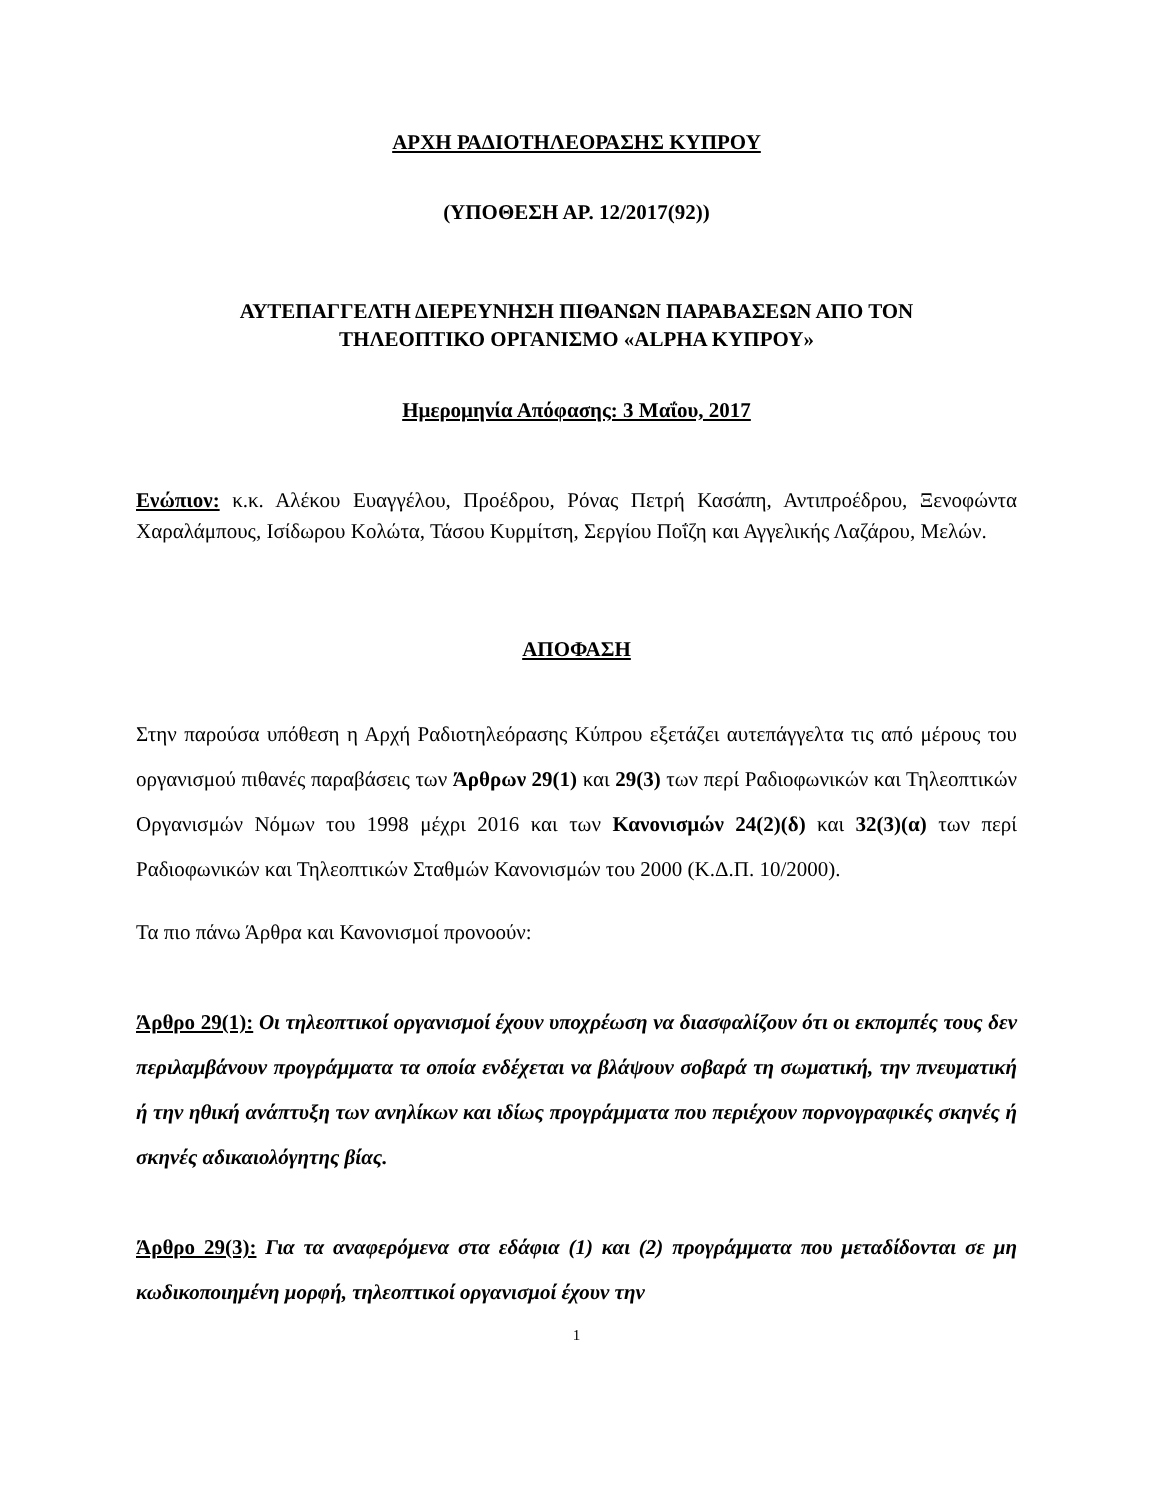ΑΡΧΗ ΡΑΔΙΟΤΗΛΕΟΡΑΣΗΣ ΚΥΠΡΟΥ
(ΥΠΟΘΕΣΗ ΑΡ. 12/2017(92))
ΑΥΤΕΠΑΓΓΕΛΤΗ ΔΙΕΡΕΥΝΗΣΗ ΠΙΘΑΝΩΝ ΠΑΡΑΒΑΣΕΩΝ ΑΠΟ ΤΟΝ
ΤΗΛΕΟΠΤΙΚΟ ΟΡΓΑΝΙΣΜΟ «ALPHA ΚΥΠΡΟΥ»
Ημερομηνία Απόφασης: 3 Μαΐου, 2017
Ενώπιον: κ.κ. Αλέκου Ευαγγέλου, Προέδρου, Ρόνας Πετρή Κασάπη, Αντιπροέδρου, Ξενοφώντα Χαραλάμπους, Ισίδωρου Κολώτα, Τάσου Κυρμίτση, Σεργίου Ποΐζη και Αγγελικής Λαζάρου, Μελών.
ΑΠΟΦΑΣΗ
Στην παρούσα υπόθεση η Αρχή Ραδιοτηλεόρασης Κύπρου εξετάζει αυτεπάγγελτα τις από μέρους του οργανισμού πιθανές παραβάσεις των Άρθρων 29(1) και 29(3) των περί Ραδιοφωνικών και Τηλεοπτικών Οργανισμών Νόμων του 1998 μέχρι 2016 και των Κανονισμών 24(2)(δ) και 32(3)(α) των περί Ραδιοφωνικών και Τηλεοπτικών Σταθμών Κανονισμών του 2000 (Κ.Δ.Π. 10/2000).
Τα πιο πάνω Άρθρα και Κανονισμοί προνοούν:
Άρθρο 29(1): Οι τηλεοπτικοί οργανισμοί έχουν υποχρέωση να διασφαλίζουν ότι οι εκπομπές τους δεν περιλαμβάνουν προγράμματα τα οποία ενδέχεται να βλάψουν σοβαρά τη σωματική, την πνευματική ή την ηθική ανάπτυξη των ανηλίκων και ιδίως προγράμματα που περιέχουν πορνογραφικές σκηνές ή σκηνές αδικαιολόγητης βίας.
Άρθρο 29(3): Για τα αναφερόμενα στα εδάφια (1) και (2) προγράμματα που μεταδίδονται σε μη κωδικοποιημένη μορφή, τηλεοπτικοί οργανισμοί έχουν την
1